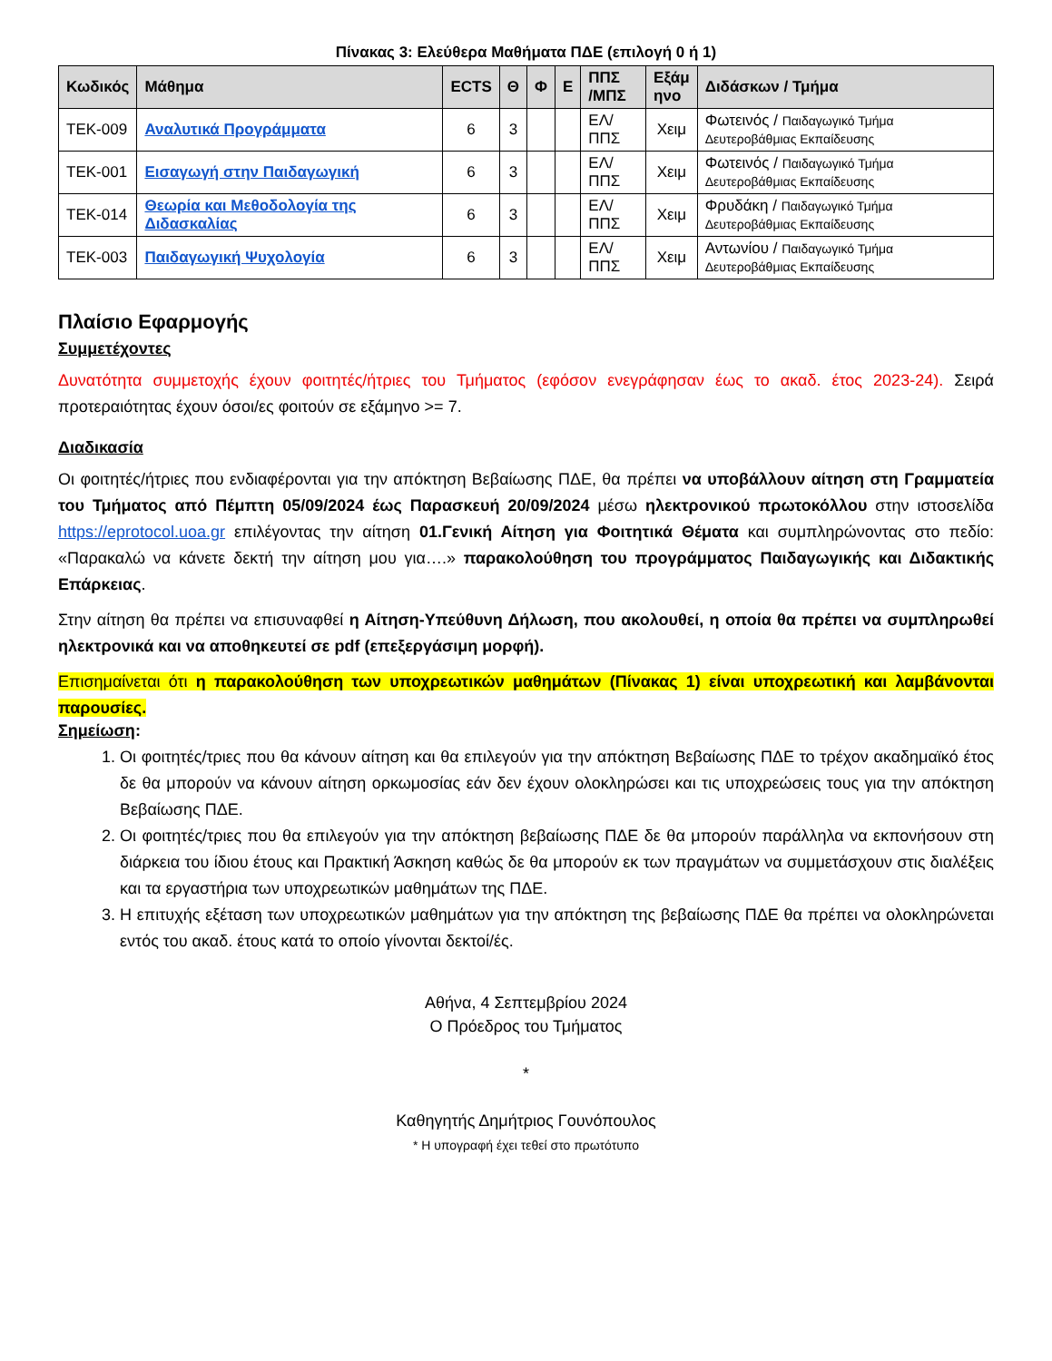Πίνακας 3: Ελεύθερα Μαθήματα ΠΔΕ (επιλογή 0 ή 1)
| Κωδικός | Μάθημα | ECTS | Θ | Φ | Ε | ΠΠΣ /ΜΠΣ | Εξάμ ηνο | Διδάσκων / Τμήμα |
| --- | --- | --- | --- | --- | --- | --- | --- | --- |
| TEK-009 | Αναλυτικά Προγράμματα | 6 | 3 | | | ΕΛ/ΠΠΣ | Χειμ | Φωτεινός / Παιδαγωγικό Τμήμα Δευτεροβάθμιας Εκπαίδευσης |
| TEK-001 | Εισαγωγή στην Παιδαγωγική | 6 | 3 | | | ΕΛ/ΠΠΣ | Χειμ | Φωτεινός / Παιδαγωγικό Τμήμα Δευτεροβάθμιας Εκπαίδευσης |
| TEK-014 | Θεωρία και Μεθοδολογία της Διδασκαλίας | 6 | 3 | | | ΕΛ/ΠΠΣ | Χειμ | Φρυδάκη / Παιδαγωγικό Τμήμα Δευτεροβάθμιας Εκπαίδευσης |
| TEK-003 | Παιδαγωγική Ψυχολογία | 6 | 3 | | | ΕΛ/ΠΠΣ | Χειμ | Αντωνίου / Παιδαγωγικό Τμήμα Δευτεροβάθμιας Εκπαίδευσης |
Πλαίσιο Εφαρμογής
Συμμετέχοντες
Δυνατότητα συμμετοχής έχουν φοιτητές/ήτριες του Τμήματος (εφόσον ενεγράφησαν έως το ακαδ. έτος 2023-24). Σειρά προτεραιότητας έχουν όσοι/ες φοιτούν σε εξάμηνο >= 7.
Διαδικασία
Οι φοιτητές/ήτριες που ενδιαφέρονται για την απόκτηση Βεβαίωσης ΠΔΕ, θα πρέπει να υποβάλλουν αίτηση στη Γραμματεία του Τμήματος από Πέμπτη 05/09/2024 έως Παρασκευή 20/09/2024 μέσω ηλεκτρονικού πρωτοκόλλου στην ιστοσελίδα https://eprotocol.uoa.gr επιλέγοντας την αίτηση 01.Γενική Αίτηση για Φοιτητικά Θέματα και συμπληρώνοντας στο πεδίο: «Παρακαλώ να κάνετε δεκτή την αίτηση μου για….» παρακολούθηση του προγράμματος Παιδαγωγικής και Διδακτικής Επάρκειας.
Στην αίτηση θα πρέπει να επισυναφθεί η Αίτηση-Υπεύθυνη Δήλωση, που ακολουθεί, η οποία θα πρέπει να συμπληρωθεί ηλεκτρονικά και να αποθηκευτεί σε pdf (επεξεργάσιμη μορφή).
Επισημαίνεται ότι η παρακολούθηση των υποχρεωτικών μαθημάτων (Πίνακας 1) είναι υποχρεωτική και λαμβάνονται παρουσίες.
Σημείωση:
1. Οι φοιτητές/τριες που θα κάνουν αίτηση και θα επιλεγούν για την απόκτηση Βεβαίωσης ΠΔΕ το τρέχον ακαδημαϊκό έτος δε θα μπορούν να κάνουν αίτηση ορκωμοσίας εάν δεν έχουν ολοκληρώσει και τις υποχρεώσεις τους για την απόκτηση Βεβαίωσης ΠΔΕ.
2. Οι φοιτητές/τριες που θα επιλεγούν για την απόκτηση βεβαίωσης ΠΔΕ δε θα μπορούν παράλληλα να εκπονήσουν στη διάρκεια του ίδιου έτους και Πρακτική Άσκηση καθώς δε θα μπορούν εκ των πραγμάτων να συμμετάσχουν στις διαλέξεις και τα εργαστήρια των υποχρεωτικών μαθημάτων της ΠΔΕ.
3. Η επιτυχής εξέταση των υποχρεωτικών μαθημάτων για την απόκτηση της βεβαίωσης ΠΔΕ θα πρέπει να ολοκληρώνεται εντός του ακαδ. έτους κατά το οποίο γίνονται δεκτοί/ές.
Αθήνα, 4 Σεπτεμβρίου 2024
Ο Πρόεδρος του Τμήματος
*
Καθηγητής Δημήτριος Γουνόπουλος
* Η υπογραφή έχει τεθεί στο πρωτότυπο